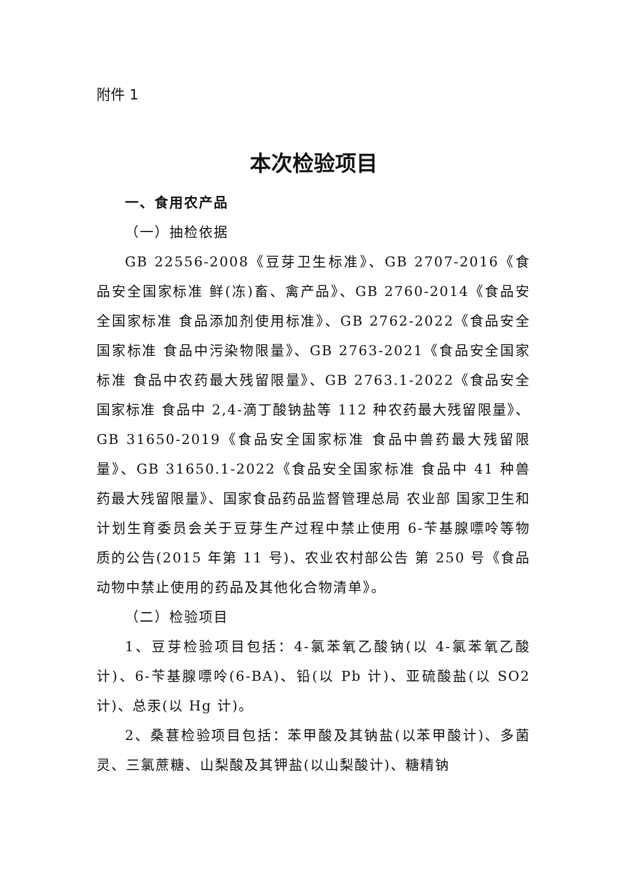附件 1
本次检验项目
一、食用农产品
（一）抽检依据
GB 22556-2008《豆芽卫生标准》、GB 2707-2016《食品安全国家标准 鲜(冻)畜、禽产品》、GB 2760-2014《食品安全国家标准 食品添加剂使用标准》、GB 2762-2022《食品安全国家标准 食品中污染物限量》、GB 2763-2021《食品安全国家标准 食品中农药最大残留限量》、GB 2763.1-2022《食品安全国家标准 食品中 2,4-滴丁酸钠盐等 112 种农药最大残留限量》、GB 31650-2019《食品安全国家标准 食品中兽药最大残留限量》、GB 31650.1-2022《食品安全国家标准 食品中 41 种兽药最大残留限量》、国家食品药品监督管理总局 农业部 国家卫生和计划生育委员会关于豆芽生产过程中禁止使用 6-苄基腺嘌呤等物质的公告(2015 年第 11 号)、农业农村部公告 第 250 号《食品动物中禁止使用的药品及其他化合物清单》。
（二）检验项目
1、豆芽检验项目包括：4-氯苯氧乙酸钠(以 4-氯苯氧乙酸计)、6-苄基腺嘌呤(6-BA)、铅(以 Pb 计)、亚硫酸盐(以 SO2 计)、总汞(以 Hg 计)。
2、桑葚检验项目包括：苯甲酸及其钠盐(以苯甲酸计)、多菌灵、三氯蔗糖、山梨酸及其钾盐(以山梨酸计)、糖精钠